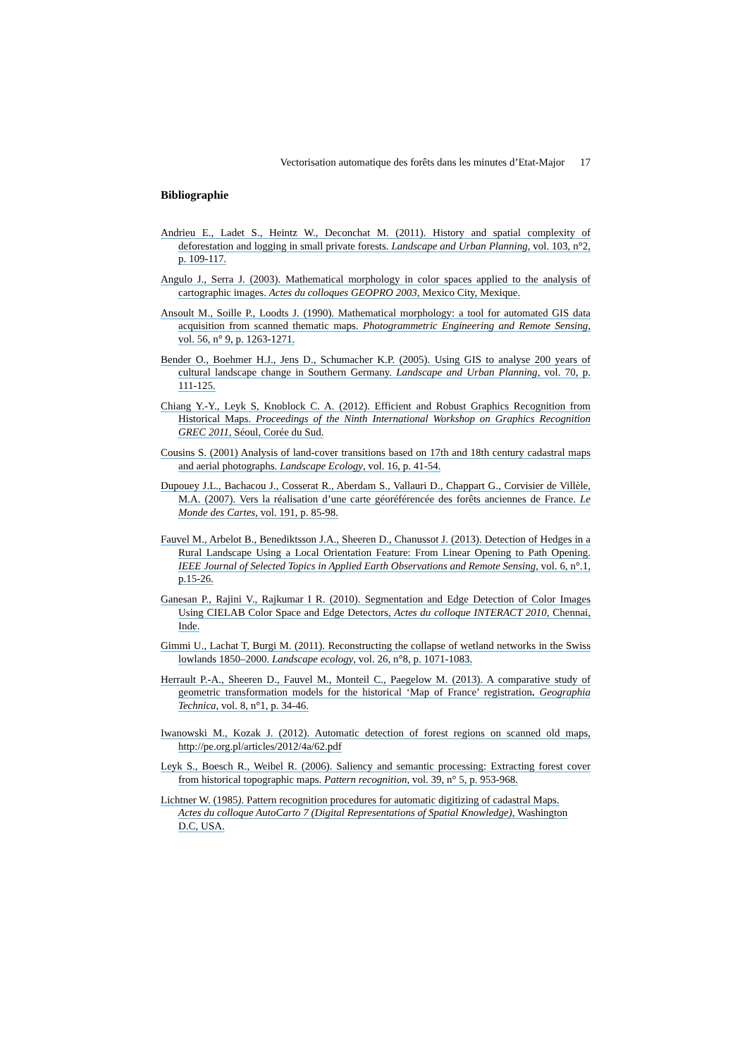Vectorisation automatique des forêts dans les minutes d’Etat-Major 17
Bibliographie
Andrieu E., Ladet S., Heintz W., Deconchat M. (2011). History and spatial complexity of deforestation and logging in small private forests. Landscape and Urban Planning, vol. 103, n°2, p. 109-117.
Angulo J., Serra J. (2003). Mathematical morphology in color spaces applied to the analysis of cartographic images. Actes du colloques GEOPRO 2003, Mexico City, Mexique.
Ansoult M., Soille P., Loodts J. (1990). Mathematical morphology: a tool for automated GIS data acquisition from scanned thematic maps. Photogrammetric Engineering and Remote Sensing, vol. 56, n° 9, p. 1263-1271.
Bender O., Boehmer H.J., Jens D., Schumacher K.P. (2005). Using GIS to analyse 200 years of cultural landscape change in Southern Germany. Landscape and Urban Planning, vol. 70, p. 111-125.
Chiang Y.-Y., Leyk S, Knoblock C. A. (2012). Efficient and Robust Graphics Recognition from Historical Maps. Proceedings of the Ninth International Workshop on Graphics Recognition GREC 2011, Séoul, Corée du Sud.
Cousins S. (2001) Analysis of land-cover transitions based on 17th and 18th century cadastral maps and aerial photographs. Landscape Ecology, vol. 16, p. 41-54.
Dupouey J.L., Bachacou J., Cosserat R., Aberdam S., Vallauri D., Chappart G., Corvisier de Villèle, M.A. (2007). Vers la réalisation d’une carte géoréférencée des forêts anciennes de France. Le Monde des Cartes, vol. 191, p. 85-98.
Fauvel M., Arbelot B., Benediktsson J.A., Sheeren D., Chanussot J. (2013). Detection of Hedges in a Rural Landscape Using a Local Orientation Feature: From Linear Opening to Path Opening. IEEE Journal of Selected Topics in Applied Earth Observations and Remote Sensing, vol. 6, n°.1, p.15-26.
Ganesan P., Rajini V., Rajkumar I R. (2010). Segmentation and Edge Detection of Color Images Using CIELAB Color Space and Edge Detectors, Actes du colloque INTERACT 2010, Chennai, Inde.
Gimmi U., Lachat T, Burgi M. (2011). Reconstructing the collapse of wetland networks in the Swiss lowlands 1850–2000. Landscape ecology, vol. 26, n°8, p. 1071-1083.
Herrault P.-A., Sheeren D., Fauvel M., Monteil C., Paegelow M. (2013). A comparative study of geometric transformation models for the historical ‘Map of France’ registration. Geographia Technica, vol. 8, n°1, p. 34-46.
Iwanowski M., Kozak J. (2012). Automatic detection of forest regions on scanned old maps, http://pe.org.pl/articles/2012/4a/62.pdf
Leyk S., Boesch R., Weibel R. (2006). Saliency and semantic processing: Extracting forest cover from historical topographic maps. Pattern recognition, vol. 39, n° 5, p. 953-968.
Lichtner W. (1985). Pattern recognition procedures for automatic digitizing of cadastral Maps. Actes du colloque AutoCarto 7 (Digital Representations of Spatial Knowledge), Washington D.C, USA.